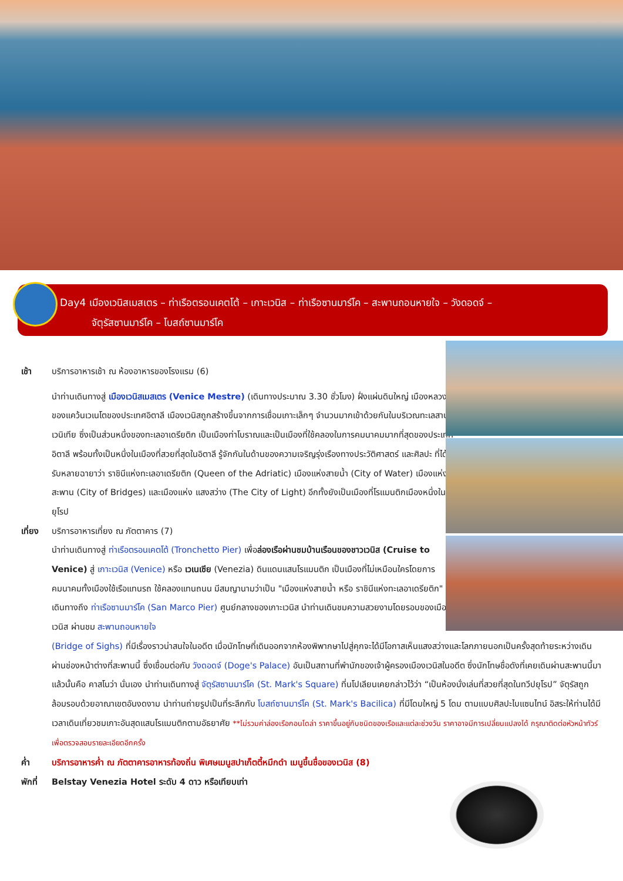Day4 เมืองเวนิสเมสเตร – ท่าเรือตรอนเคตโต้ – เกาะเวนิส – ท่าเรือซานมาร์โค – สะพานถอนหายใจ – วังดอดจ์ –
จัตุรัสซานมาร์โค – โบสถ์ซานมาร์โค
เช้า บริการอาหารเช้า ณ ห้องอาหารของโรงแรม (6)
นำท่านเดินทางสู่ เมืองเวนิสเมสเตร (Venice Mestre) (เดินทางประมาณ 3.30 ชั่วโมง) ฝั่งแผ่นดินใหญ่ เมืองหลวงของแคว้นเวเนโตของประเทศอิตาลี เมืองเวนิสถูกสร้างขึ้นจากการเชื่อมเกาะเล็กๆ จำนวนมากเข้าด้วยกันในบริเวณทะเลสาบเวนิเทีย ซึ่งเป็นส่วนหนึ่งของทะเลอาเดรียติก เป็นเมืองท่าโบราณและเป็นเมืองที่ใช้คลองในการคมนาคมมากที่สุดของประเทศอิตาลี พร้อมทั้งเป็นหนึ่งในเมืองที่สวยที่สุดในอิตาลี รู้จักกันในด้านของความเจริญรุ่งเรืองทางประวัติศาสตร์ และศิลปะ ที่ได้รับหลายฉายาว่า ราชินีแห่งทะเลอาเดรียติก (Queen of the Adriatic) เมืองแห่งสายน้ำ (City of Water) เมืองแห่งสะพาน (City of Bridges) และเมืองแห่ง แสงสว่าง (The City of Light) อีกทั้งยังเป็นเมืองที่โรแมนติกเมืองหนึ่งในยุโรป
เที่ยง
บริการอาหารเที่ยง ณ ภัตตาคาร (7)
นำท่านเดินทางสู่ ท่าเรือตรอนเคตโต้ (Tronchetto Pier) เพื่อล่องเรือผ่านชมบ้านเรือนของชาวเวนิส (Cruise to Venice) สู่ เกาะเวนิส (Venice) หรือ เวเนเซีย (Venezia) ดินแดนแสนโรแมนติก เป็นเมืองที่ไม่เหมือนใครโดยการคมนาคมทั้งเมืองใช้เรือแทนรถ ใช้คลองแทนถนน มีสมญานามว่าเป็น "เมืองแห่งสายน้ำ หรือ ราชินีแห่งทะเลอาเดรียติก" เดินทางถึง ท่าเรือซานมาร์โค (San Marco Pier) ศูนย์กลางของเกาะเวนิส นำท่านเดินชมความสวยงามโดยรอบของเมืองเวนิส ผ่านชม สะพานถอนหายใจ
(Bridge of Sighs) ที่มีเรื่องราวน่าสนใจในอดีต เมื่อนักโทษที่เดินออกจากห้องพิพากษาไปสู่คุกจะได้มีโอกาสเห็นแสงสว่างและโลกภายนอกเป็นครั้งสุดท้ายระหว่างเดินผ่านช่องหน้าต่างที่สะพานนี้ ซึ่งเชื่อมต่อกับ วังดอดจ์ (Doge's Palace) อันเป็นสถานที่พำนักของเจ้าผู้ครองเมืองเวนิสในอดีต ซึ่งนักโทษชื่อดังที่เคยเดินผ่านสะพานนี้มาแล้วนั้นคือ คาสโนว่า นั่นเอง นำท่านเดินทางสู่ จัตุรัสซานมาร์โค (St. Mark's Square) ที่นโปเลียนเคยกล่าวไว้ว่า “เป็นห้องนั่งเล่นที่สวยที่สุดในทวีปยุโรป” จัตุรัสถูกล้อมรอบด้วยอาณาเขตอันงดงาม นำท่านถ่ายรูปเป็นที่ระลึกกับ โบสถ์ซานมาร์โค (St. Mark's Bacilica) ที่มีโดมใหญ่ 5 โดม ตามแบบศิลปะไบแซนไทน์ อิสระให้ท่านได้มีเวลาเดินเที่ยวชมเกาะอันสุดแสนโรแมนติกตามอัธยาศัย **ไม่รวมค่าล่องเรือกอนโดล่า ราคาขึ้นอยู่กับชนิดของเรือและแต่ละช่วงวัน ราคาอาจมีการเปลี่ยนแปลงได้ กรุณาติดต่อหัวหน้าทัวร์เพื่อตรวจสอบรายละเอียดอีกครั้ง
ค่ำ บริการอาหารค่ำ ณ ภัตตาคารอาหารท้องถิ่น พิเศษเมนูสปาเก็ตตี้หมึกดำ เมนูขึ้นชื่อของเวนิส (8)
พักที่
Belstay Venezia Hotel ระดับ 4 ดาว หรือเทียบเท่า